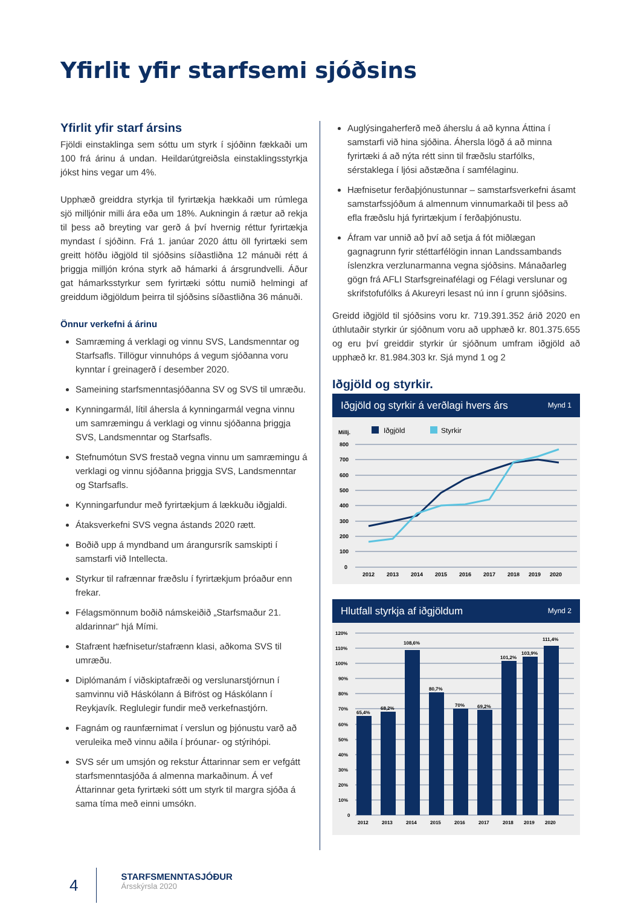Yfirlit yfir starfsemi sjóðsins
Yfirlit yfir starf ársins
Fjöldi einstaklinga sem sóttu um styrk í sjóðinn fækkaði um 100 frá árinu á undan. Heildarútgreiðsla einstaklingsstyrkja jókst hins vegar um 4%.
Upphæð greiddra styrkja til fyrirtækja hækkaði um rúmlega sjö milljónir milli ára eða um 18%. Aukningin á rætur að rekja til þess að breyting var gerð á því hvernig réttur fyrirtækja myndast í sjóðinn. Frá 1. janúar 2020 áttu öll fyrirtæki sem greitt höfðu iðgjöld til sjóðsins síðastliðna 12 mánuði rétt á þriggja milljón króna styrk að hámarki á ársgrundvelli. Áður gat hámarksstyrkur sem fyrirtæki sóttu numið helmingi af greiddum iðgjöldum þeirra til sjóðsins síðastliðna 36 mánuði.
Önnur verkefni á árinu
Samræming á verklagi og vinnu SVS, Landsmenntar og Starfsafls. Tillögur vinnuhóps á vegum sjóðanna voru kynntar í greinagerð í desember 2020.
Sameining starfsmenntasjóðanna SV og SVS til umræðu.
Kynningarmál, lítil áhersla á kynningarmál vegna vinnu um samræmingu á verklagi og vinnu sjóðanna þriggja SVS, Landsmenntar og Starfsafls.
Stefnumótun SVS frestað vegna vinnu um samræmingu á verklagi og vinnu sjóðanna þriggja SVS, Landsmenntar og Starfsafls.
Kynningarfundur með fyrirtækjum á lækkuðu iðgjaldi.
Átaksverkefni SVS vegna ástands 2020 rætt.
Boðið upp á myndband um árangursrík samskipti í samstarfi við Intellecta.
Styrkur til rafrænnar fræðslu í fyrirtækjum þróaður enn frekar.
Félagsmönnum boðið námskeiðið „Starfsmaður 21. aldarinnar“ hjá Mími.
Stafrænt hæfnisetur/stafrænn klasi, aðkoma SVS til umræðu.
Diplómanám í viðskiptafræði og verslunarstjórnun í samvinnu við Háskólann á Bifröst og Háskólann í Reykjavík. Reglulegir fundir með verkefnastjórn.
Fagnám og raunfærnimat í verslun og þjónustu varð að veruleika með vinnu aðila í þróunar- og stýrihópi.
SVS sér um umsjón og rekstur Áttarinnar sem er vefgátt starfsmenntasjóða á almenna markaðinum. Á vef Áttarinnar geta fyrirtæki sótt um styrk til margra sjóða á sama tíma með einni umsókn.
Auglýsingaherferð með áherslu á að kynna Áttina í samstarfi við hina sjóðina. Áhersla lögð á að minna fyrirtæki á að nýta rétt sinn til fræðslu starfólks, sérstaklega í ljósi aðstæðna í samfélaginu.
Hæfnisetur ferðaþjónustunnar – samstarfsverkefni ásamt samstarfssjóðum á almennum vinnumarkaði til þess að efla fræðslu hjá fyrirtækjum í ferðaþjónustu.
Áfram var unnið að því að setja á fót miðlægan gagnagrunn fyrir stéttarfélögin innan Landssambands íslenzkra verzlunarmanna vegna sjóðsins. Mánaðarleg gögn frá AFLI Starfsgreinafélagi og Félagi verslunar og skrifstofufólks á Akureyri lesast nú inn í grunn sjóðsins.
Greidd iðgjöld til sjóðsins voru kr. 719.391.352 árið 2020 en úthlutaðir styrkir úr sjóðnum voru að upphæð kr. 801.375.655 og eru því greiddir styrkir úr sjóðnum umfram iðgjöld að upphæð kr. 81.984.303 kr. Sjá mynd 1 og 2
Iðgjöld og styrkir.
Iðgjöld og styrkir á verðlagi hvers árs Mynd 1
Millj.
Iðgjöld
Styrkir
800
700
600
500
400
300
200
100
0
2012
2013
2014
2015
2016
2017
2018
2019
2020
Hlutfall styrkja af iðgjöldum Mynd 2
120%
110%
100%
90%
80%
70%
60%
50%
40%
30%
20%
10%
0
65,4%
68,2%
108,6%
80,7%
70%
69,2%
101,2%
103,9%
111,4%
2012
2013
2014
2015
2016
2017
2018
2019
2020
4
STARFSMENNTASJÓÐUR
Ársskýrsla 2020